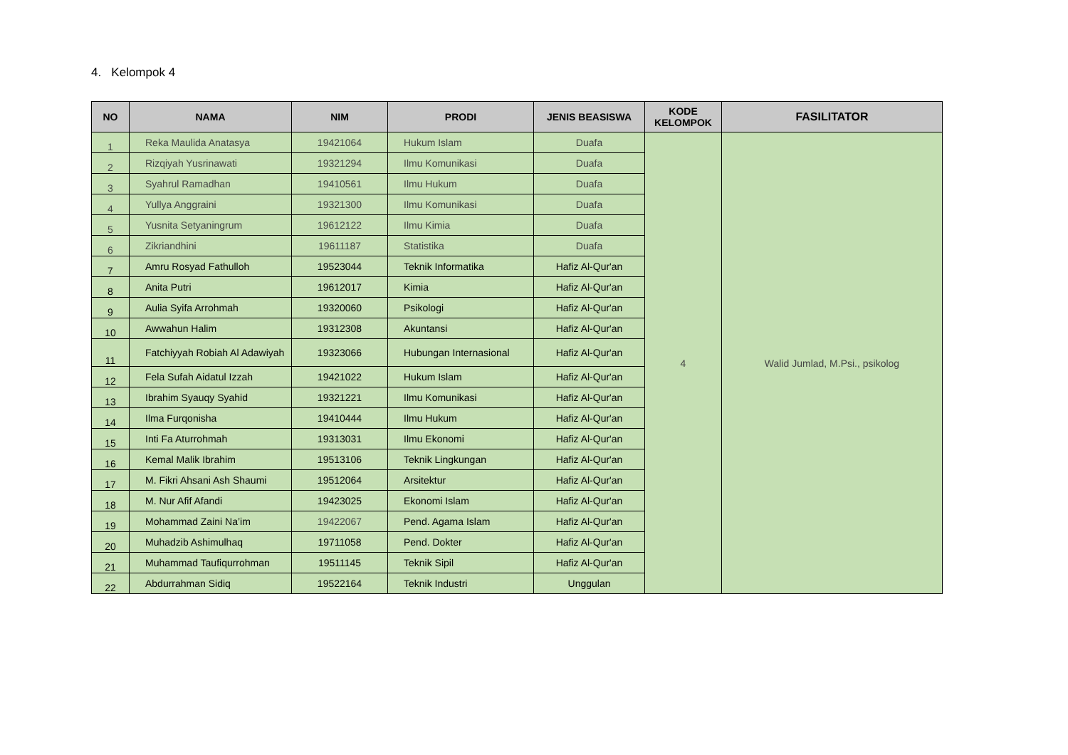4. Kelompok 4
| NO | NAMA | NIM | PRODI | JENIS BEASISWA | KODE KELOMPOK | FASILITATOR |
| --- | --- | --- | --- | --- | --- | --- |
| 1 | Reka Maulida Anatasya | 19421064 | Hukum Islam | Duafa | 4 | Walid Jumlad, M.Psi., psikolog |
| 2 | Rizqiyah Yusrinawati | 19321294 | Ilmu Komunikasi | Duafa | | |
| 3 | Syahrul Ramadhan | 19410561 | Ilmu Hukum | Duafa | | |
| 4 | Yullya Anggraini | 19321300 | Ilmu Komunikasi | Duafa | | |
| 5 | Yusnita Setyaningrum | 19612122 | Ilmu Kimia | Duafa | | |
| 6 | Zikriandhini | 19611187 | Statistika | Duafa | | |
| 7 | Amru Rosyad Fathulloh | 19523044 | Teknik Informatika | Hafiz Al-Qur'an | | |
| 8 | Anita Putri | 19612017 | Kimia | Hafiz Al-Qur'an | | |
| 9 | Aulia Syifa Arrohmah | 19320060 | Psikologi | Hafiz Al-Qur'an | | |
| 10 | Awwahun Halim | 19312308 | Akuntansi | Hafiz Al-Qur'an | | |
| 11 | Fatchiyyah Robiah Al Adawiyah | 19323066 | Hubungan Internasional | Hafiz Al-Qur'an | | |
| 12 | Fela Sufah Aidatul Izzah | 19421022 | Hukum Islam | Hafiz Al-Qur'an | | |
| 13 | Ibrahim Syauqy Syahid | 19321221 | Ilmu Komunikasi | Hafiz Al-Qur'an | | |
| 14 | Ilma Furqonisha | 19410444 | Ilmu Hukum | Hafiz Al-Qur'an | | |
| 15 | Inti Fa Aturrohmah | 19313031 | Ilmu Ekonomi | Hafiz Al-Qur'an | | |
| 16 | Kemal Malik Ibrahim | 19513106 | Teknik Lingkungan | Hafiz Al-Qur'an | | |
| 17 | M. Fikri Ahsani Ash Shaumi | 19512064 | Arsitektur | Hafiz Al-Qur'an | | |
| 18 | M. Nur Afif Afandi | 19423025 | Ekonomi Islam | Hafiz Al-Qur'an | | |
| 19 | Mohammad Zaini Na’im | 19422067 | Pend. Agama Islam | Hafiz Al-Qur'an | | |
| 20 | Muhadzib Ashimulhaq | 19711058 | Pend. Dokter | Hafiz Al-Qur'an | | |
| 21 | Muhammad Taufiqurrohman | 19511145 | Teknik Sipil | Hafiz Al-Qur'an | | |
| 22 | Abdurrahman Sidiq | 19522164 | Teknik Industri | Unggulan | | |